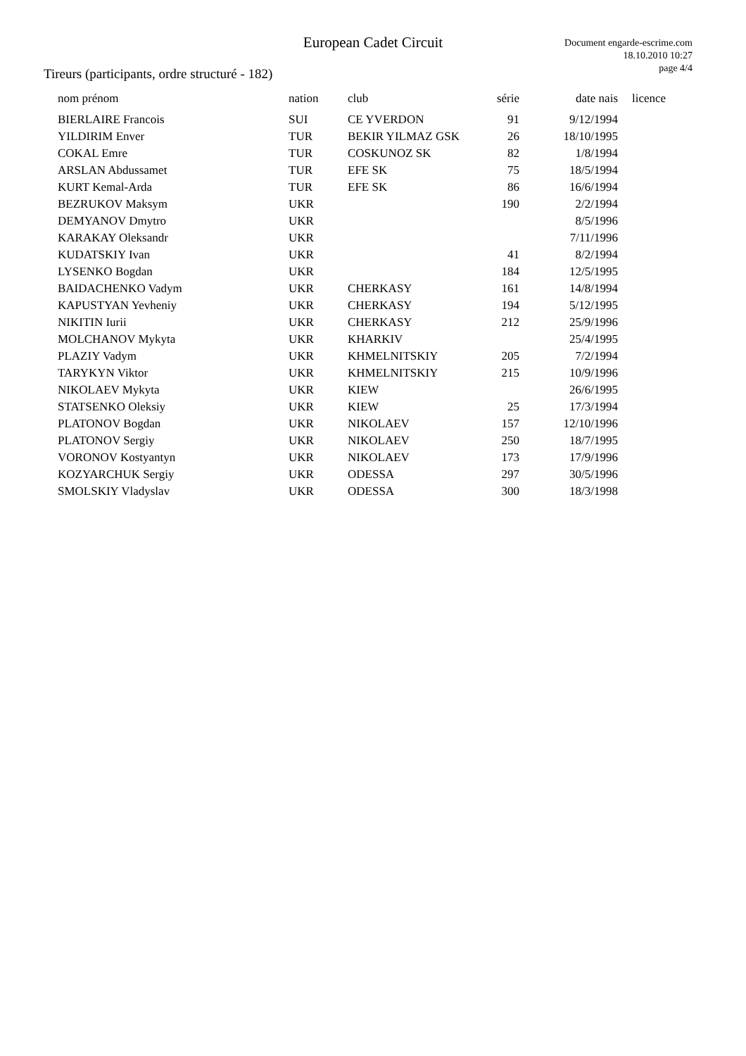European Cadet Circuit
Document engarde-escrime.com
18.10.2010 10:27
page 4/4
Tireurs (participants, ordre structuré - 182)
| nom prénom | nation | club | série | date nais | licence |
| --- | --- | --- | --- | --- | --- |
| BIERLAIRE Francois | SUI | CE YVERDON | 91 | 9/12/1994 | |
| YILDIRIM Enver | TUR | BEKIR YILMAZ GSK | 26 | 18/10/1995 | |
| COKAL Emre | TUR | COSKUNOZ SK | 82 | 1/8/1994 | |
| ARSLAN Abdussamet | TUR | EFE SK | 75 | 18/5/1994 | |
| KURT Kemal-Arda | TUR | EFE SK | 86 | 16/6/1994 | |
| BEZRUKOV Maksym | UKR | | 190 | 2/2/1994 | |
| DEMYANOV Dmytro | UKR | | | 8/5/1996 | |
| KARAKAY Oleksandr | UKR | | | 7/11/1996 | |
| KUDATSKIY Ivan | UKR | | 41 | 8/2/1994 | |
| LYSENKO Bogdan | UKR | | 184 | 12/5/1995 | |
| BAIDACHENKO Vadym | UKR | CHERKASY | 161 | 14/8/1994 | |
| KAPUSTYAN Yevheniy | UKR | CHERKASY | 194 | 5/12/1995 | |
| NIKITIN Iurii | UKR | CHERKASY | 212 | 25/9/1996 | |
| MOLCHANOV Mykyta | UKR | KHARKIV | | 25/4/1995 | |
| PLAZIY Vadym | UKR | KHMELNITSKIY | 205 | 7/2/1994 | |
| TARYKYN Viktor | UKR | KHMELNITSKIY | 215 | 10/9/1996 | |
| NIKOLAEV Mykyta | UKR | KIEW | | 26/6/1995 | |
| STATSENKO Oleksiy | UKR | KIEW | 25 | 17/3/1994 | |
| PLATONOV Bogdan | UKR | NIKOLAEV | 157 | 12/10/1996 | |
| PLATONOV Sergiy | UKR | NIKOLAEV | 250 | 18/7/1995 | |
| VORONOV Kostyantyn | UKR | NIKOLAEV | 173 | 17/9/1996 | |
| KOZYARCHUK Sergiy | UKR | ODESSA | 297 | 30/5/1996 | |
| SMOLSKIY Vladyslav | UKR | ODESSA | 300 | 18/3/1998 | |